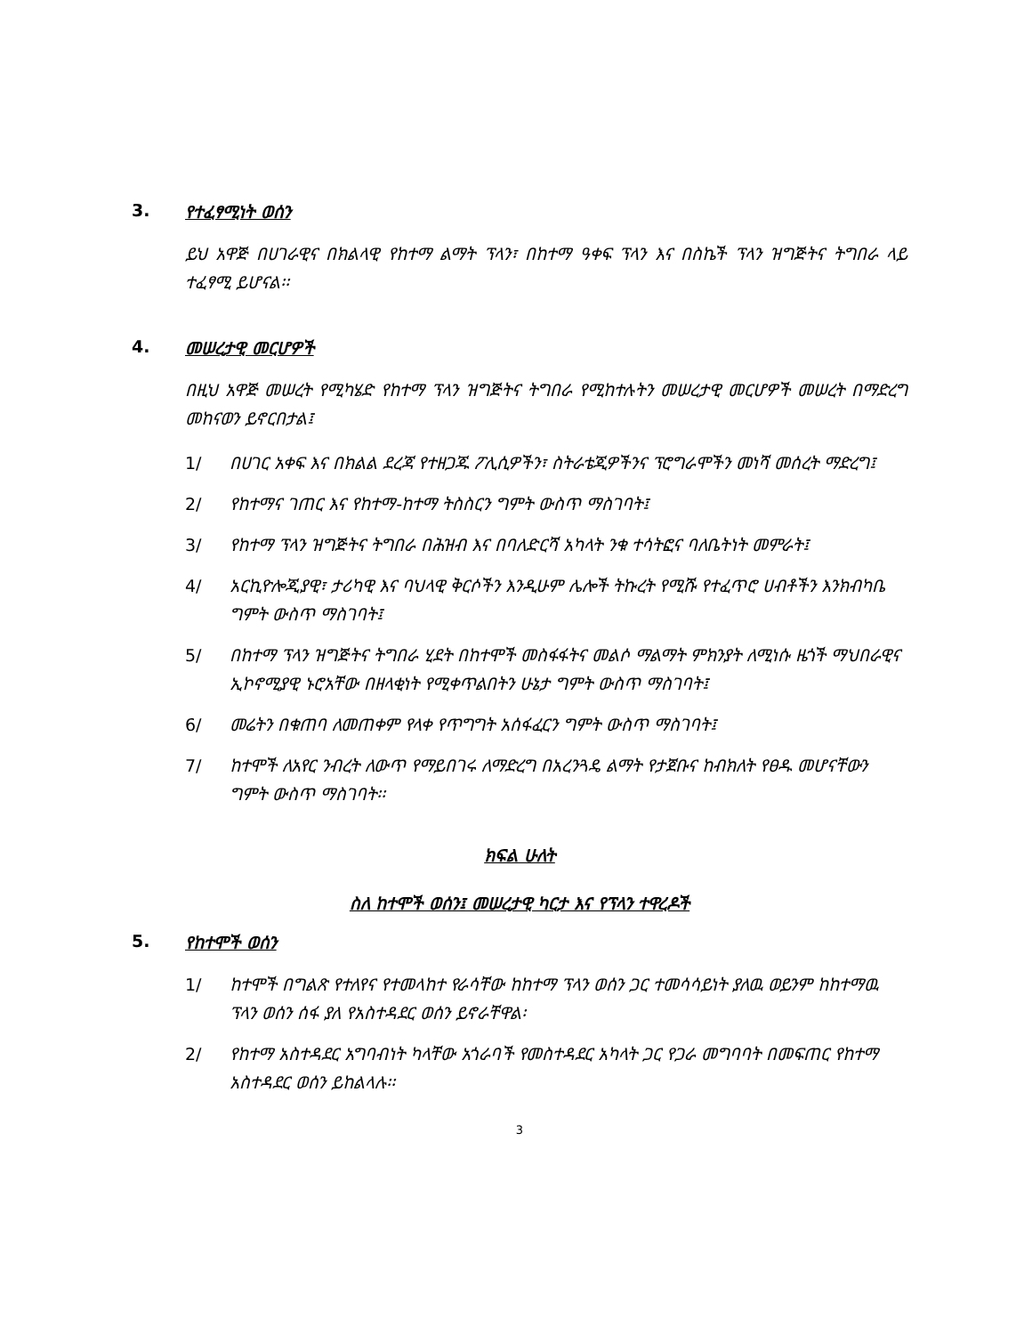3. የተፈፃሚነት ወሰን
ይህ አዋጅ በሀገራዊና በክልላዊ የከተማ ልማት ፕላን፣ በከተማ ዓቀፍ ፕላን እና በስኬች ፕላን ዝግጅትና ትግበራ ላይ ተፈፃሚ ይሆናል፡፡
4. መሠረታዊ መርሆዎች
በዚህ አዋጅ መሠረት የሚካሄድ የከተማ ፕላን ዝግጅትና ትግበራ የሚከተሉትን መሠረታዊ መርሆዎች መሠረት በማድረግ መከናወን ይኖርበታል፤
1/ በሀገር አቀፍ እና በክልል ደረጃ የተዘጋጁ ፖሊሲዎችን፣ ስትራቴጂዎችንና ፕሮግራሞችን መነሻ መሰረት ማድረግ፤
2/ የከተማና ገጠር እና የከተማ-ከተማ ትስስርን ግምት ውስጥ ማስገባት፤
3/ የከተማ ፕላን ዝግጅትና ትግበራ በሕዝብ እና በባለድርሻ አካላት ንቁ ተሳትፎና ባለቤትነት መምራት፤
4/ አርኪዮሎጂያዊ፣ ታሪካዊ እና ባህላዊ ቅርሶችን እንዲሁም ሌሎች ትኩረት የሚሹ የተፈጥሮ ሀብቶችን እንክብካቤ ግምት ውስጥ ማስገባት፤
5/ በከተማ ፕላን ዝግጅትና ትግበራ ሂደት በከተሞች መስፋፋትና መልሶ ማልማት ምክንያት ለሚነሱ ዜጎች ማህበራዊና ኢኮኖሚያዊ ኑሮአቸው በዘላቂነት የሚቀጥልበትን ሁኔታ ግምት ውስጥ ማስገባት፤
6/ መሬትን በቁጠባ ለመጠቀም የላቀ የጥግግት አሰፋፈርን ግምት ውስጥ ማስገባት፤
7/ ከተሞች ለአየር ንብረት ለውጥ የማይበገሩ ለማድረግ በአረንጓዴ ልማት የታጀቡና ከብክለት የፀዱ መሆናቸውን ግምት ውስጥ ማስገባት፡፡
ክፍል ሁለት
ስለ ከተሞች ወሰን፤ መሠረታዊ ካርታ እና የፕላን ተዋረዶች
5. የከተሞች ወሰን
1/ ከተሞች በግልጽ የተለየና የተመላከተ የራሳቸው ከከተማ ፕላን ወሰን ጋር ተመሳሳይነት ያለዉ ወይንም ከከተማዉ ፕላን ወሰን ሰፋ ያለ የአስተዳደር ወሰን ይኖራቸዋል፡
2/ የከተማ አስተዳደር አግባብነት ካላቸው አጎራባች የመስተዳደር አካላት ጋር የጋራ መግባባት በመፍጠር የከተማ አስተዳደር ወሰን ይከልላሉ፡፡
3